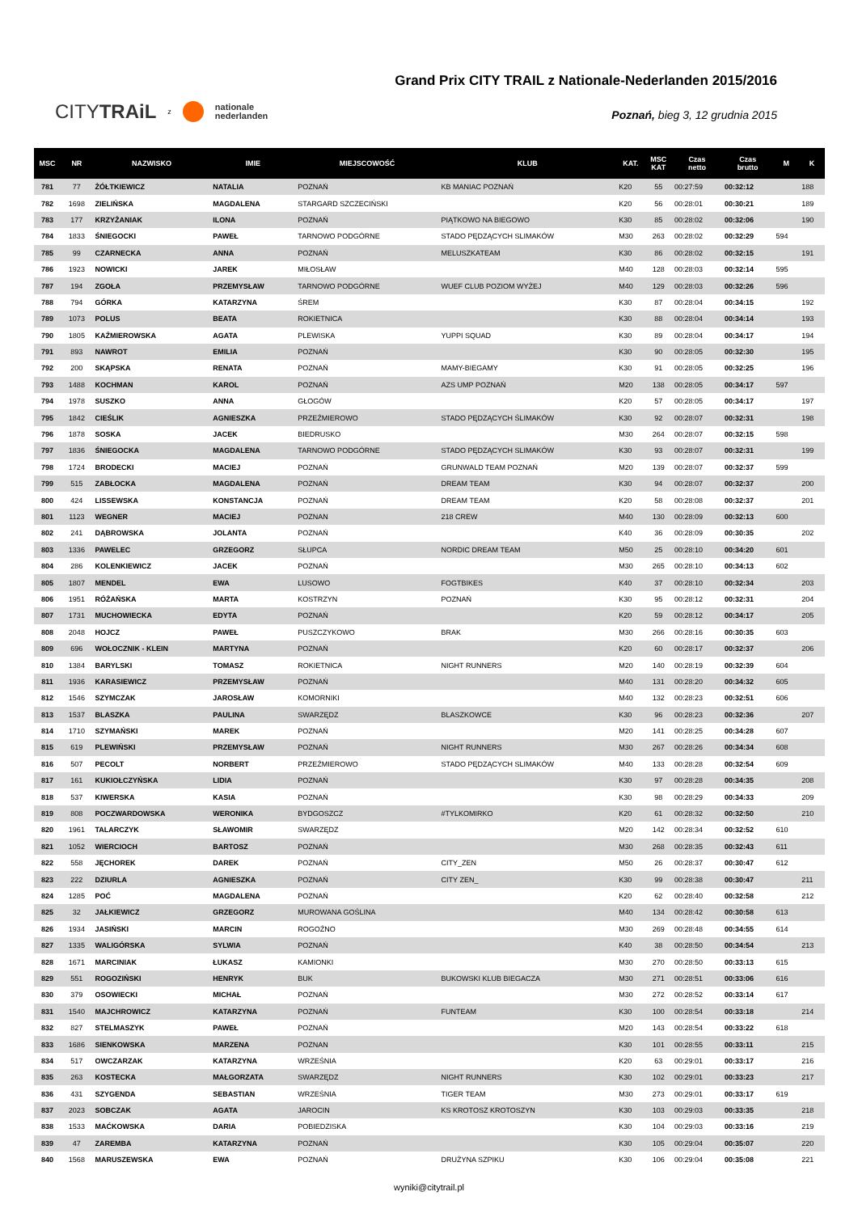CITYTRAiL z nationale
nederlanden
Grand Prix CITY TRAIL z Nationale-Nederlanden 2015/2016
Poznań, bieg 3, 12 grudnia 2015
| MSC | NR | NAZWISKO | IMIE | MIEJSCOWOŚĆ | KLUB | KAT. | MSC KAT | Czas netto | Czas brutto | M | K |
| --- | --- | --- | --- | --- | --- | --- | --- | --- | --- | --- | --- |
| 781 | 77 | ŻÓŁTKIEWICZ | NATALIA | POZNAŃ | KB MANIAC POZNAŃ | K20 | 55 | 00:27:59 | 00:32:12 | | 188 |
| 782 | 1698 | ZIELIŃSKA | MAGDALENA | STARGARD SZCZECIŃSKI | | K20 | 56 | 00:28:01 | 00:30:21 | | 189 |
| 783 | 177 | KRZYŻANIAK | ILONA | POZNAŃ | PIĄTKOWO NA BIEGOWO | K30 | 85 | 00:28:02 | 00:32:06 | | 190 |
| 784 | 1833 | ŚNIEGOCKI | PAWEŁ | TARNOWO PODGÓRNE | STADO PĘDZĄCYCH SLIMAKÓW | M30 | 263 | 00:28:02 | 00:32:29 | 594 | |
| 785 | 99 | CZARNECKA | ANNA | POZNAŃ | MELUSZKATEAM | K30 | 86 | 00:28:02 | 00:32:15 | | 191 |
| 786 | 1923 | NOWICKI | JAREK | MIŁOSŁAW | | M40 | 128 | 00:28:03 | 00:32:14 | 595 | |
| 787 | 194 | ZGOŁA | PRZEMYSŁAW | TARNOWO PODGÓRNE | WUEF CLUB POZIOM WYŻEJ | M40 | 129 | 00:28:03 | 00:32:26 | 596 | |
| 788 | 794 | GÓRKA | KATARZYNA | ŚREM | | K30 | 87 | 00:28:04 | 00:34:15 | | 192 |
| 789 | 1073 | POLUS | BEATA | ROKIETNICA | | K30 | 88 | 00:28:04 | 00:34:14 | | 193 |
| 790 | 1805 | KAŹMIEROWSKA | AGATA | PLEWISKA | YUPPI SQUAD | K30 | 89 | 00:28:04 | 00:34:17 | | 194 |
| 791 | 893 | NAWROT | EMILIA | POZNAŃ | | K30 | 90 | 00:28:05 | 00:32:30 | | 195 |
| 792 | 200 | SKĄPSKA | RENATA | POZNAŃ | MAMY-BIEGAMY | K30 | 91 | 00:28:05 | 00:32:25 | | 196 |
| 793 | 1488 | KOCHMAN | KAROL | POZNAŃ | AZS UMP POZNAŃ | M20 | 138 | 00:28:05 | 00:34:17 | 597 | |
| 794 | 1978 | SUSZKO | ANNA | GŁOGÓW | | K20 | 57 | 00:28:05 | 00:34:17 | | 197 |
| 795 | 1842 | CIEŚLIK | AGNIESZKA | PRZEŹMIEROWO | STADO PĘDZĄCYCH ŚLIMAKÓW | K30 | 92 | 00:28:07 | 00:32:31 | | 198 |
| 796 | 1878 | SOSKA | JACEK | BIEDRUSKO | | M30 | 264 | 00:28:07 | 00:32:15 | 598 | |
| 797 | 1836 | ŚNIEGOCKA | MAGDALENA | TARNOWO PODGÓRNE | STADO PĘDZĄCYCH SLIMAKÓW | K30 | 93 | 00:28:07 | 00:32:31 | | 199 |
| 798 | 1724 | BRODECKI | MACIEJ | POZNAŃ | GRUNWALD TEAM POZNAŃ | M20 | 139 | 00:28:07 | 00:32:37 | 599 | |
| 799 | 515 | ZABŁOCKA | MAGDALENA | POZNAŃ | DREAM TEAM | K30 | 94 | 00:28:07 | 00:32:37 | | 200 |
| 800 | 424 | LISSEWSKA | KONSTANCJA | POZNAŃ | DREAM TEAM | K20 | 58 | 00:28:08 | 00:32:37 | | 201 |
| 801 | 1123 | WEGNER | MACIEJ | POZNAN | 218 CREW | M40 | 130 | 00:28:09 | 00:32:13 | 600 | |
| 802 | 241 | DĄBROWSKA | JOLANTA | POZNAŃ | | K40 | 36 | 00:28:09 | 00:30:35 | | 202 |
| 803 | 1336 | PAWELEC | GRZEGORZ | SŁUPCA | NORDIC DREAM TEAM | M50 | 25 | 00:28:10 | 00:34:20 | 601 | |
| 804 | 286 | KOLENKIEWICZ | JACEK | POZNAŃ | | M30 | 265 | 00:28:10 | 00:34:13 | 602 | |
| 805 | 1807 | MENDEL | EWA | LUSOWO | FOGTBIKES | K40 | 37 | 00:28:10 | 00:32:34 | | 203 |
| 806 | 1951 | RÓŻAŃSKA | MARTA | KOSTRZYN | POZNAŃ | K30 | 95 | 00:28:12 | 00:32:31 | | 204 |
| 807 | 1731 | MUCHOWIECKA | EDYTA | POZNAŃ | | K20 | 59 | 00:28:12 | 00:34:17 | | 205 |
| 808 | 2048 | HOJCZ | PAWEŁ | PUSZCZYKOWO | BRAK | M30 | 266 | 00:28:16 | 00:30:35 | 603 | |
| 809 | 696 | WOŁOCZNIK - KLEIN | MARTYNA | POZNAŃ | | K20 | 60 | 00:28:17 | 00:32:37 | | 206 |
| 810 | 1384 | BARYLSKI | TOMASZ | ROKIETNICA | NIGHT RUNNERS | M20 | 140 | 00:28:19 | 00:32:39 | 604 | |
| 811 | 1936 | KARASIEWICZ | PRZEMYSŁAW | POZNAŃ | | M40 | 131 | 00:28:20 | 00:34:32 | 605 | |
| 812 | 1546 | SZYMCZAK | JAROSŁAW | KOMORNIKI | | M40 | 132 | 00:28:23 | 00:32:51 | 606 | |
| 813 | 1537 | BLASZKA | PAULINA | SWARZĘDZ | BLASZKOWCE | K30 | 96 | 00:28:23 | 00:32:36 | | 207 |
| 814 | 1710 | SZYMAŃSKI | MAREK | POZNAŃ | | M20 | 141 | 00:28:25 | 00:34:28 | 607 | |
| 815 | 619 | PLEWIŃSKI | PRZEMYSŁAW | POZNAŃ | NIGHT RUNNERS | M30 | 267 | 00:28:26 | 00:34:34 | 608 | |
| 816 | 507 | PECOLT | NORBERT | PRZEŹMIEROWO | STADO PĘDZĄCYCH SLIMAKÓW | M40 | 133 | 00:28:28 | 00:32:54 | 609 | |
| 817 | 161 | KUKIOŁCZYŃSKA | LIDIA | POZNAŃ | | K30 | 97 | 00:28:28 | 00:34:35 | | 208 |
| 818 | 537 | KIWERSKA | KASIA | POZNAŃ | | K30 | 98 | 00:28:29 | 00:34:33 | | 209 |
| 819 | 808 | POCZWARDOWSKA | WERONIKA | BYDGOSZCZ | #TYLKOMIRKO | K20 | 61 | 00:28:32 | 00:32:50 | | 210 |
| 820 | 1961 | TALARCZYK | SŁAWOMIR | SWARZĘDZ | | M20 | 142 | 00:28:34 | 00:32:52 | 610 | |
| 821 | 1052 | WIERCIOCH | BARTOSZ | POZNAŃ | | M30 | 268 | 00:28:35 | 00:32:43 | 611 | |
| 822 | 558 | JĘCHOREK | DAREK | POZNAŃ | CITY_ZEN | M50 | 26 | 00:28:37 | 00:30:47 | 612 | |
| 823 | 222 | DZIURLA | AGNIESZKA | POZNAŃ | CITY ZEN_ | K30 | 99 | 00:28:38 | 00:30:47 | | 211 |
| 824 | 1285 | POĆ | MAGDALENA | POZNAŃ | | K20 | 62 | 00:28:40 | 00:32:58 | | 212 |
| 825 | 32 | JAŁKIEWICZ | GRZEGORZ | MUROWANA GOŚLINA | | M40 | 134 | 00:28:42 | 00:30:58 | 613 | |
| 826 | 1934 | JASIŃSKI | MARCIN | ROGOŹNO | | M30 | 269 | 00:28:48 | 00:34:55 | 614 | |
| 827 | 1335 | WALIGÓRSKA | SYLWIA | POZNAŃ | | K40 | 38 | 00:28:50 | 00:34:54 | | 213 |
| 828 | 1671 | MARCINIAK | ŁUKASZ | KAMIONKI | | M30 | 270 | 00:28:50 | 00:33:13 | 615 | |
| 829 | 551 | ROGOZIŃSKI | HENRYK | BUK | BUKOWSKI KLUB BIEGACZA | M30 | 271 | 00:28:51 | 00:33:06 | 616 | |
| 830 | 379 | OSOWIECKI | MICHAŁ | POZNAŃ | | M30 | 272 | 00:28:52 | 00:33:14 | 617 | |
| 831 | 1540 | MAJCHROWICZ | KATARZYNA | POZNAŃ | FUNTEAM | K30 | 100 | 00:28:54 | 00:33:18 | | 214 |
| 832 | 827 | STELMASZYK | PAWEŁ | POZNAŃ | | M20 | 143 | 00:28:54 | 00:33:22 | 618 | |
| 833 | 1686 | SIENKOWSKA | MARZENA | POZNAN | | K30 | 101 | 00:28:55 | 00:33:11 | | 215 |
| 834 | 517 | OWCZARZAK | KATARZYNA | WRZEŚNIA | | K20 | 63 | 00:29:01 | 00:33:17 | | 216 |
| 835 | 263 | KOSTECKA | MAŁGORZATA | SWARZĘDZ | NIGHT RUNNERS | K30 | 102 | 00:29:01 | 00:33:23 | | 217 |
| 836 | 431 | SZYGENDA | SEBASTIAN | WRZEŚNIA | TIGER TEAM | M30 | 273 | 00:29:01 | 00:33:17 | 619 | |
| 837 | 2023 | SOBCZAK | AGATA | JAROCIN | KS KROTOSZ KROTOSZYN | K30 | 103 | 00:29:03 | 00:33:35 | | 218 |
| 838 | 1533 | MAĆKOWSKA | DARIA | POBIEDZISKA | | K30 | 104 | 00:29:03 | 00:33:16 | | 219 |
| 839 | 47 | ZAREMBA | KATARZYNA | POZNAŃ | | K30 | 105 | 00:29:04 | 00:35:07 | | 220 |
| 840 | 1568 | MARUSZEWSKA | EWA | POZNAŃ | DRUŻYNA SZPIKU | K30 | 106 | 00:29:04 | 00:35:08 | | 221 |
wyniki@citytrail.pl